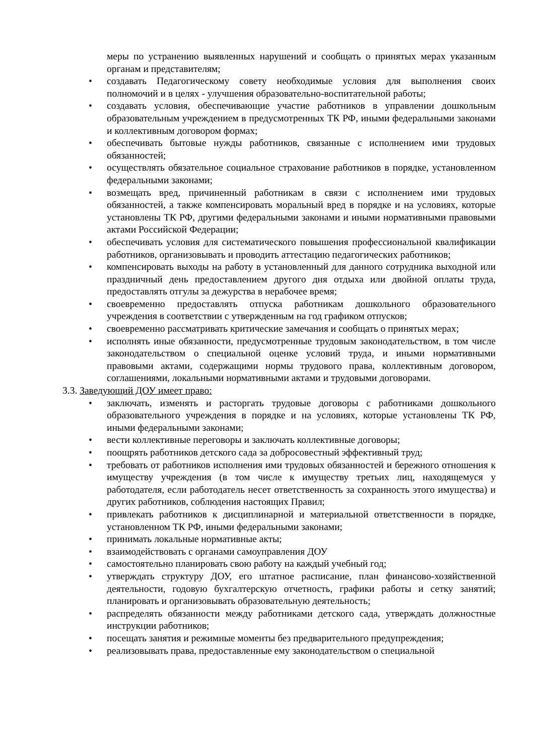меры по устранению выявленных нарушений и сообщать о принятых мерах указанным органам и представителям;
• создавать Педагогическому совету необходимые условия для выполнения своих полномочий и в целях - улучшения образовательно-воспитательной работы;
• создавать условия, обеспечивающие участие работников в управлении дошкольным образовательным учреждением в предусмотренных ТК РФ, иными федеральными законами и коллективным договором формах;
• обеспечивать бытовые нужды работников, связанные с исполнением ими трудовых обязанностей;
• осуществлять обязательное социальное страхование работников в порядке, установленном федеральными законами;
• возмещать вред, причиненный работникам в связи с исполнением ими трудовых обязанностей, а также компенсировать моральный вред в порядке и на условиях, которые установлены ТК РФ, другими федеральными законами и иными нормативными правовыми актами Российской Федерации;
• обеспечивать условия для систематического повышения профессиональной квалификации работников, организовывать и проводить аттестацию педагогических работников;
• компенсировать выходы на работу в установленный для данного сотрудника выходной или праздничный день предоставлением другого дня отдыха или двойной оплаты труда, предоставлять отгулы за дежурства в нерабочее время;
• своевременно предоставлять отпуска работникам дошкольного образовательного учреждения в соответствии с утвержденным на год графиком отпусков;
• своевременно рассматривать критические замечания и сообщать о принятых мерах;
• исполнять иные обязанности, предусмотренные трудовым законодательством, в том числе законодательством о специальной оценке условий труда, и иными нормативными правовыми актами, содержащими нормы трудового права, коллективным договором, соглашениями, локальными нормативными актами и трудовыми договорами.
3.3. Заведующий ДОУ имеет право:
• заключать, изменять и расторгать трудовые договоры с работниками дошкольного образовательного учреждения в порядке и на условиях, которые установлены ТК РФ, иными федеральными законами;
• вести коллективные переговоры и заключать коллективные договоры;
• поощрять работников детского сада за добросовестный эффективный труд;
• требовать от работников исполнения ими трудовых обязанностей и бережного отношения к имуществу учреждения (в том числе к имуществу третьих лиц, находящемуся у работодателя, если работодатель несет ответственность за сохранность этого имущества) и других работников, соблюдения настоящих Правил;
• привлекать работников к дисциплинарной и материальной ответственности в порядке, установленном ТК РФ, иными федеральными законами;
• принимать локальные нормативные акты;
• взаимодействовать с органами самоуправления ДОУ
• самостоятельно планировать свою работу на каждый учебный год;
• утверждать структуру ДОУ, его штатное расписание, план финансово-хозяйственной деятельности, годовую бухгалтерскую отчетность, графики работы и сетку занятий; планировать и организовывать образовательную деятельность;
• распределять обязанности между работниками детского сада, утверждать должностные инструкции работников;
• посещать занятия и режимные моменты без предварительного предупреждения;
• реализовывать права, предоставленные ему законодательством о специальной